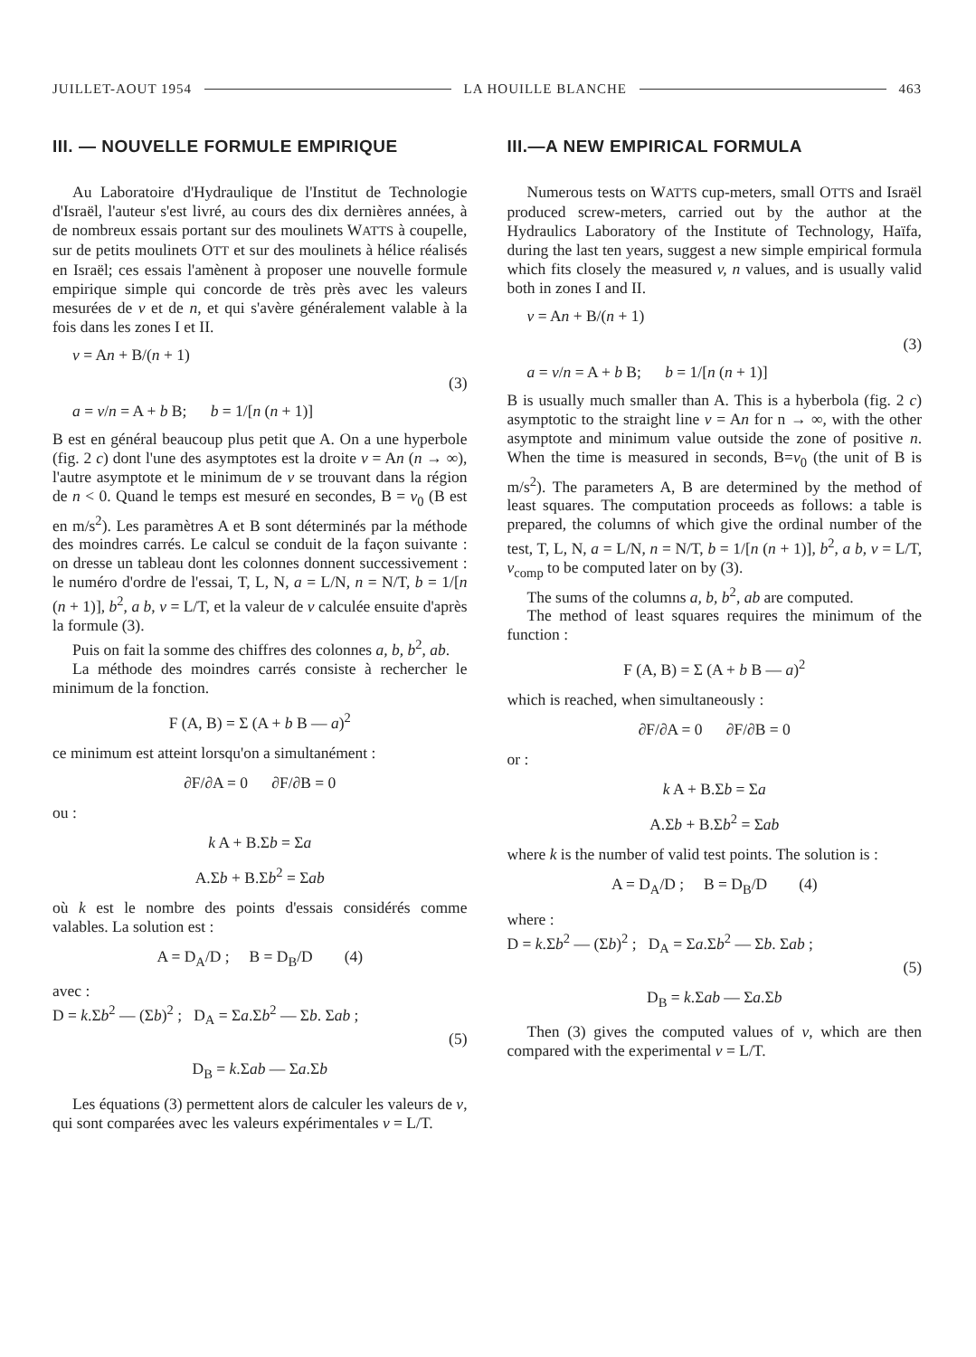JUILLET-AOUT 1954 LA HOUILLE BLANCHE 463
III. — NOUVELLE FORMULE EMPIRIQUE
Au Laboratoire d'Hydraulique de l'Institut de Technologie d'Israël, l'auteur s'est livré, au cours des dix dernières années, à de nombreux essais portant sur des moulinets WATTS à coupelle, sur de petits moulinets OTT et sur des moulinets à hélice réalisés en Israël; ces essais l'amènent à proposer une nouvelle formule empirique simple qui concorde de très près avec les valeurs mesurées de v et de n, et qui s'avère généralement valable à la fois dans les zones I et II.
v = An + B/(n + 1)
(3)
a = v/n = A + b B; b = 1/[n (n + 1)]
B est en général beaucoup plus petit que A. On a une hyperbole (fig. 2 c) dont l'une des asymptotes est la droite v = An (n → ∞), l'autre asymptote et le minimum de v se trouvant dans la région de n < 0. Quand le temps est mesuré en secondes, B = v<sub>0</sub> (B est en m/s<sup>2</sup>). Les paramètres A et B sont déterminés par la méthode des moindres carrés. Le calcul se conduit de la façon suivante : on dresse un tableau dont les colonnes donnent successivement : le numéro d'ordre de l'essai, T, L, N, a = L/N, n = N/T, b = 1/[n (n + 1)], b<sup>2</sup>, a b, v = L/T, et la valeur de v calculée ensuite d'après la formule (3).
Puis on fait la somme des chiffres des colonnes a, b, b<sup>2</sup>, ab.
La méthode des moindres carrés consiste à rechercher le minimum de la fonction.
F (A, B) = Σ (A + b B — a)<sup>2</sup>
ce minimum est atteint lorsqu'on a simultanément :
∂F/∂A = 0 ∂F/∂B = 0
ou :
k A + B.Σb = Σa
A.Σb + B.Σb<sup>2</sup> = Σab
où k est le nombre des points d'essais considérés comme valables. La solution est :
A = D<sub>A</sub>/D ; B = D<sub>B</sub>/D (4)
avec :
D = k.Σb<sup>2</sup> — (Σb)<sup>2</sup> ; D<sub>A</sub> = Σa.Σb<sup>2</sup> — Σb. Σab ;
(5)
D<sub>B</sub> = k.Σab — Σa.Σb
Les équations (3) permettent alors de calculer les valeurs de v, qui sont comparées avec les valeurs expérimentales v = L/T.
III.—A NEW EMPIRICAL FORMULA
Numerous tests on WATTS cup-meters, small OTTS and Israël produced screw-meters, carried out by the author at the Hydraulics Laboratory of the Institute of Technology, Haïfa, during the last ten years, suggest a new simple empirical formula which fits closely the measured v, n values, and is usually valid both in zones I and II.
v = An + B/(n + 1)
(3)
a = v/n = A + b B; b = 1/[n (n + 1)]
B is usually much smaller than A. This is a hyberbola (fig. 2 c) asymptotic to the straight line v = An for n → ∞, with the other asymptote and minimum value outside the zone of positive n. When the time is measured in seconds, B=v<sub>0</sub> (the unit of B is m/s<sup>2</sup>). The parameters A, B are determined by the method of least squares. The computation proceeds as follows: a table is prepared, the columns of which give the ordinal number of the test, T, L, N, a = L/N, n = N/T, b = 1/[n (n + 1)], b<sup>2</sup>, a b, v = L/T, v<sub>comp</sub> to be computed later on by (3).
The sums of the columns a, b, b<sup>2</sup>, ab are computed.
The method of least squares requires the minimum of the function :
F (A, B) = Σ (A + b B — a)<sup>2</sup>
which is reached, when simultaneously :
∂F/∂A = 0 ∂F/∂B = 0
or :
k A + B.Σb = Σa
A.Σb + B.Σb<sup>2</sup> = Σab
where k is the number of valid test points. The solution is :
A = D<sub>A</sub>/D ; B = D<sub>B</sub>/D (4)
where :
D = k.Σb<sup>2</sup> — (Σb)<sup>2</sup> ; D<sub>A</sub> = Σa.Σb<sup>2</sup> — Σb. Σab ;
(5)
D<sub>B</sub> = k.Σab — Σa.Σb
Then (3) gives the computed values of v, which are then compared with the experimental v = L/T.